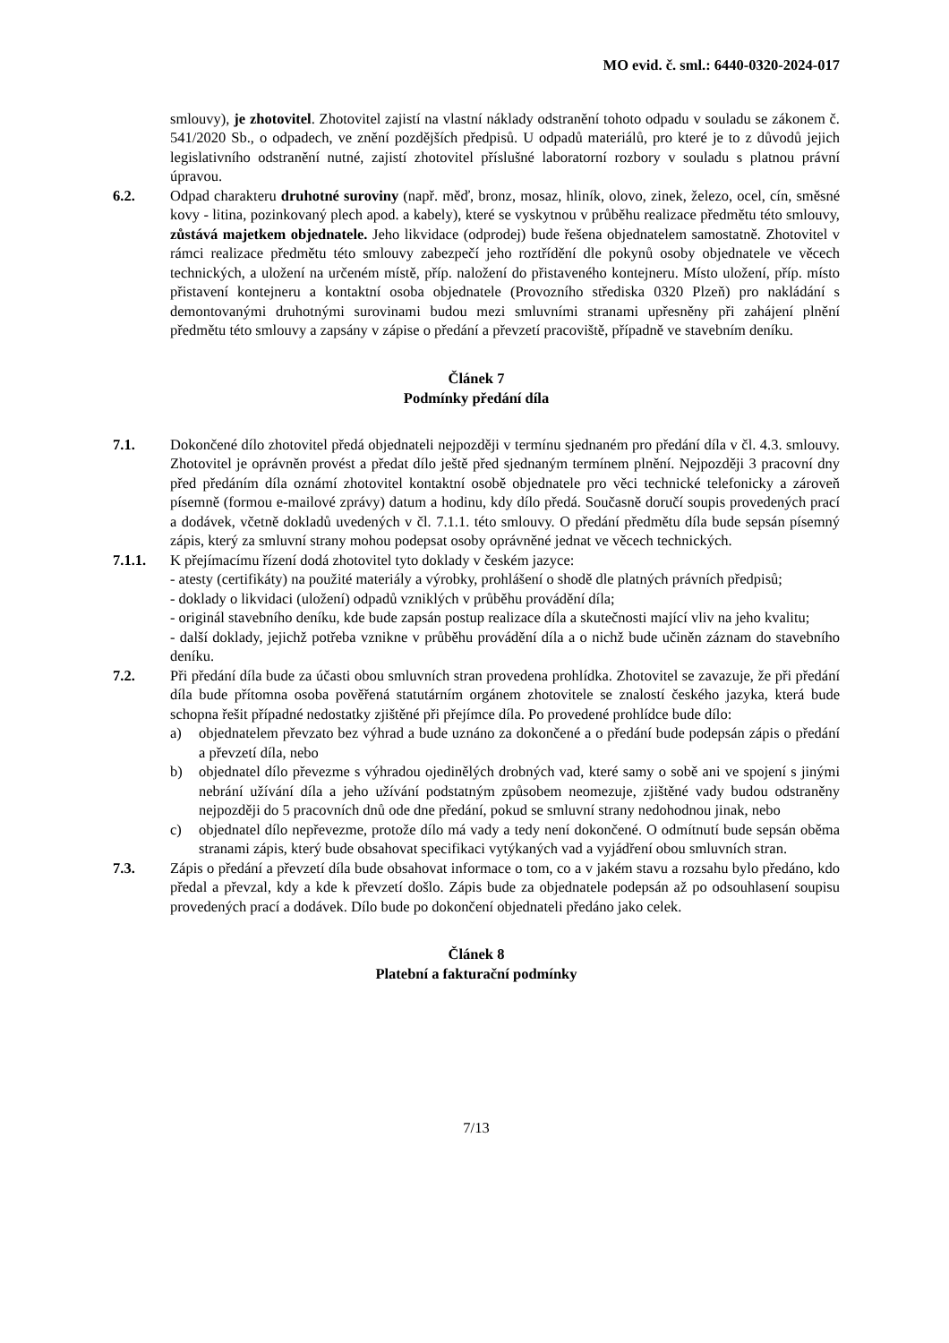MO evid. č. sml.: 6440-0320-2024-017
smlouvy), je zhotovitel. Zhotovitel zajistí na vlastní náklady odstranění tohoto odpadu v souladu se zákonem č. 541/2020 Sb., o odpadech, ve znění pozdějších předpisů. U odpadů materiálů, pro které je to z důvodů jejich legislativního odstranění nutné, zajistí zhotovitel příslušné laboratorní rozbory v souladu s platnou právní úpravou.
6.2. Odpad charakteru druhotné suroviny (např. měď, bronz, mosaz, hliník, olovo, zinek, železo, ocel, cín, směsné kovy - litina, pozinkovaný plech apod. a kabely), které se vyskytnou v průběhu realizace předmětu této smlouvy, zůstává majetkem objednatele. Jeho likvidace (odprodej) bude řešena objednatelem samostatně. Zhotovitel v rámci realizace předmětu této smlouvy zabezpečí jeho roztřídění dle pokynů osoby objednatele ve věcech technických, a uložení na určeném místě, příp. naložení do přistaveného kontejneru. Místo uložení, příp. místo přistavení kontejneru a kontaktní osoba objednatele (Provozního střediska 0320 Plzeň) pro nakládání s demontovanými druhotnými surovinami budou mezi smluvními stranami upřesněny při zahájení plnění předmětu této smlouvy a zapsány v zápise o předání a převzetí pracoviště, případně ve stavebním deníku.
Článek 7
Podmínky předání díla
7.1. Dokončené dílo zhotovitel předá objednateli nejpozději v termínu sjednaném pro předání díla v čl. 4.3. smlouvy. Zhotovitel je oprávněn provést a předat dílo ještě před sjednaným termínem plnění. Nejpozději 3 pracovní dny před předáním díla oznámí zhotovitel kontaktní osobě objednatele pro věci technické telefonicky a zároveň písemně (formou e-mailové zprávy) datum a hodinu, kdy dílo předá. Současně doručí soupis provedených prací a dodávek, včetně dokladů uvedených v čl. 7.1.1. této smlouvy. O předání předmětu díla bude sepsán písemný zápis, který za smluvní strany mohou podepsat osoby oprávněné jednat ve věcech technických.
7.1.1. K přejímacímu řízení dodá zhotovitel tyto doklady v českém jazyce:
- atesty (certifikáty) na použité materiály a výrobky, prohlášení o shodě dle platných právních předpisů;
- doklady o likvidaci (uložení) odpadů vzniklých v průběhu provádění díla;
- originál stavebního deníku, kde bude zapsán postup realizace díla a skutečnosti mající vliv na jeho kvalitu;
- další doklady, jejichž potřeba vznikne v průběhu provádění díla a o nichž bude učiněn záznam do stavebního deníku.
7.2. Při předání díla bude za účasti obou smluvních stran provedena prohlídka. Zhotovitel se zavazuje, že při předání díla bude přítomna osoba pověřená statutárním orgánem zhotovitele se znalostí českého jazyka, která bude schopna řešit případné nedostatky zjištěné při přejímce díla. Po provedené prohlídce bude dílo:
a) objednatelem převzato bez výhrad a bude uznáno za dokončené a o předání bude podepsán zápis o předání a převzetí díla, nebo
b) objednatel dílo převezme s výhradou ojedinělých drobných vad, které samy o sobě ani ve spojení s jinými nebrání užívání díla a jeho užívání podstatným způsobem neomezuje, zjištěné vady budou odstraněny nejpozději do 5 pracovních dnů ode dne předání, pokud se smluvní strany nedohodnou jinak, nebo
c) objednatel dílo nepřevezme, protože dílo má vady a tedy není dokončené. O odmítnutí bude sepsán oběma stranami zápis, který bude obsahovat specifikaci vytýkaných vad a vyjádření obou smluvních stran.
7.3. Zápis o předání a převzetí díla bude obsahovat informace o tom, co a v jakém stavu a rozsahu bylo předáno, kdo předal a převzal, kdy a kde k převzetí došlo. Zápis bude za objednatele podepsán až po odsouhlasení soupisu provedených prací a dodávek. Dílo bude po dokončení objednateli předáno jako celek.
Článek 8
Platební a fakturační podmínky
7/13